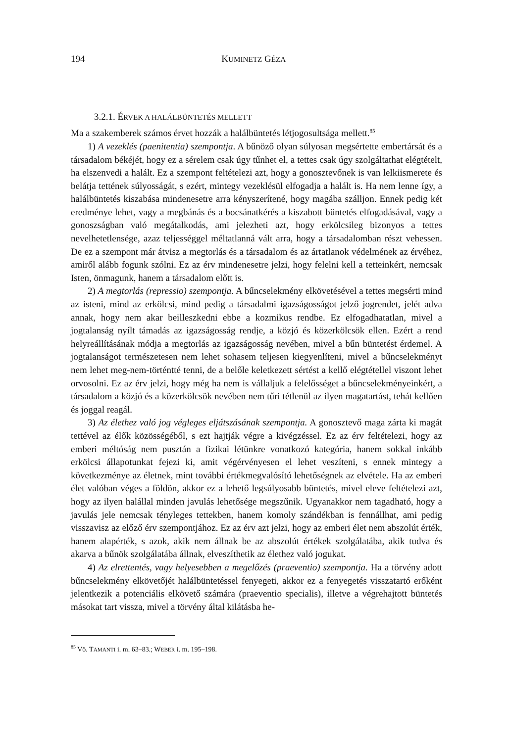194 KUMINETZ GÉZA
3.2.1. ÉRVEK A HALÁLBÜNTETÉS MELLETT
Ma a szakemberek számos érvet hozzák a halálbüntetés létjogosultsága mellett.<sup>85</sup>
1) A vezeklés (paenitentia) szempontja. A bűnöző olyan súlyosan megsértette embertársát és a társadalom békéjét, hogy ez a sérelem csak úgy tűnhet el, a tettes csak úgy szolgáltathat elégtételt, ha elszenvedi a halált. Ez a szempont feltételezi azt, hogy a gonosztevőnek is van lelkiismerete és belátja tettének súlyosságát, s ezért, mintegy vezeklésül elfogadja a halált is. Ha nem lenne így, a halálbüntetés kiszabása mindenesetre arra kényszerítené, hogy magába szálljon. Ennek pedig két eredménye lehet, vagy a megbánás és a bocsánatkérés a kiszabott büntetés elfogadásával, vagy a gonoszságban való megátalkodás, ami jelezheti azt, hogy erkölcsileg bizonyos a tettes nevelhetetlensége, azaz teljességgel méltatlanná vált arra, hogy a társadalomban részt vehessen. De ez a szempont már átvisz a megtorlás és a társadalom és az ártatlanok védelmének az érvéhez, amiről alább fogunk szólni. Ez az érv mindenesetre jelzi, hogy felelni kell a tetteinkért, nemcsak Isten, önmagunk, hanem a társadalom előtt is.
2) A megtorlás (repressio) szempontja. A bűncselekmény elkövetésével a tettes megsérti mind az isteni, mind az erkölcsi, mind pedig a társadalmi igazságosságot jelző jogrendet, jelét adva annak, hogy nem akar beilleszkedni ebbe a kozmikus rendbe. Ez elfogadhatatlan, mivel a jogtalanság nyílt támadás az igazságosság rendje, a közjó és közerkölcsök ellen. Ezért a rend helyreállításának módja a megtorlás az igazságosság nevében, mivel a bűn büntetést érdemel. A jogtalanságot természetesen nem lehet sohasem teljesen kiegyenlíteni, mivel a bűncselekményt nem lehet meg-nem-történtté tenni, de a belőle keletkezett sértést a kellő elégtétellel viszont lehet orvosolni. Ez az érv jelzi, hogy még ha nem is vállaljuk a felelősséget a bűncselekményeinkért, a társadalom a közjó és a közerkölcsök nevében nem tűri tétlenül az ilyen magatartást, tehát kellően és joggal reagál.
3) Az élethez való jog végleges eljátszásának szempontja. A gonosztevő maga zárta ki magát tettével az élők közösségéből, s ezt hajtják végre a kivégzéssel. Ez az érv feltételezi, hogy az emberi méltóság nem pusztán a fizikai létünkre vonatkozó kategória, hanem sokkal inkább erkölcsi állapotunkat fejezi ki, amit végérvényesen el lehet veszíteni, s ennek mintegy a következménye az életnek, mint további értékmegvalósító lehetőségnek az elvétele. Ha az emberi élet valóban véges a földön, akkor ez a lehető legsúlyosabb büntetés, mivel eleve feltételezi azt, hogy az ilyen halállal minden javulás lehetősége megszűnik. Ugyanakkor nem tagadható, hogy a javulás jele nemcsak tényleges tettekben, hanem komoly szándékban is fennállhat, ami pedig visszavisz az előző érv szempontjához. Ez az érv azt jelzi, hogy az emberi élet nem abszolút érték, hanem alapérték, s azok, akik nem állnak be az abszolút értékek szolgálatába, akik tudva és akarva a bűnök szolgálatába állnak, elveszíthetik az élethez való jogukat.
4) Az elrettentés, vagy helyesebben a megelőzés (praeventio) szempontja. Ha a törvény adott bűncselekmény elkövetőjét halálbüntetéssel fenyegeti, akkor ez a fenyegetés visszatartó erőként jelentkezik a potenciális elkövető számára (praeventio specialis), illetve a végrehajtott büntetés másokat tart vissza, mivel a törvény által kilátásba he-
<sup>85</sup> Vö. TAMANTI i. m. 63–83.; WEBER i. m. 195–198.